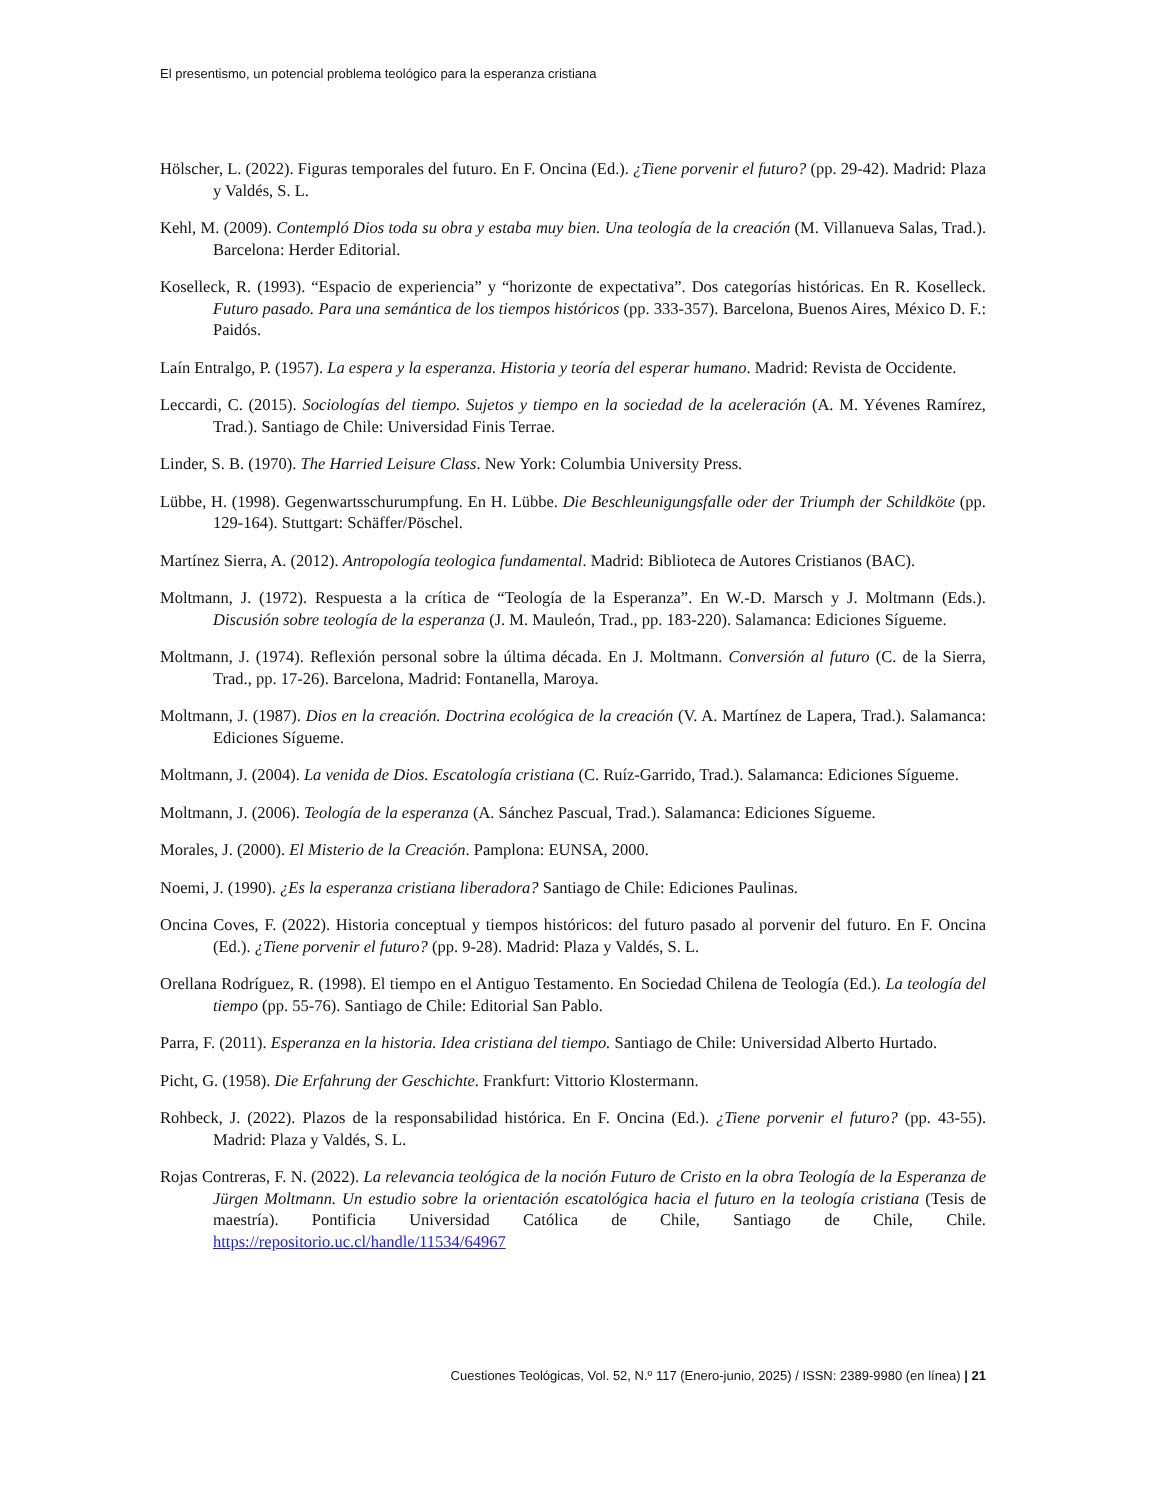El presentismo, un potencial problema teológico para la esperanza cristiana
Hölscher, L. (2022). Figuras temporales del futuro. En F. Oncina (Ed.). ¿Tiene porvenir el futuro? (pp. 29-42). Madrid: Plaza y Valdés, S. L.
Kehl, M. (2009). Contempló Dios toda su obra y estaba muy bien. Una teología de la creación (M. Villanueva Salas, Trad.). Barcelona: Herder Editorial.
Koselleck, R. (1993). “Espacio de experiencia” y “horizonte de expectativa”. Dos categorías históricas. En R. Koselleck. Futuro pasado. Para una semántica de los tiempos históricos (pp. 333-357). Barcelona, Buenos Aires, México D. F.: Paidós.
Laín Entralgo, P. (1957). La espera y la esperanza. Historia y teoría del esperar humano. Madrid: Revista de Occidente.
Leccardi, C. (2015). Sociologías del tiempo. Sujetos y tiempo en la sociedad de la aceleración (A. M. Yévenes Ramírez, Trad.). Santiago de Chile: Universidad Finis Terrae.
Linder, S. B. (1970). The Harried Leisure Class. New York: Columbia University Press.
Lübbe, H. (1998). Gegenwartsschurumpfung. En H. Lübbe. Die Beschleunigungsfalle oder der Triumph der Schildköte (pp. 129-164). Stuttgart: Schäffer/Pöschel.
Martínez Sierra, A. (2012). Antropología teologica fundamental. Madrid: Biblioteca de Autores Cristianos (BAC).
Moltmann, J. (1972). Respuesta a la crítica de “Teología de la Esperanza”. En W.-D. Marsch y J. Moltmann (Eds.). Discusión sobre teología de la esperanza (J. M. Mauleón, Trad., pp. 183-220). Salamanca: Ediciones Sígueme.
Moltmann, J. (1974). Reflexión personal sobre la última década. En J. Moltmann. Conversión al futuro (C. de la Sierra, Trad., pp. 17-26). Barcelona, Madrid: Fontanella, Maroya.
Moltmann, J. (1987). Dios en la creación. Doctrina ecológica de la creación (V. A. Martínez de Lapera, Trad.). Salamanca: Ediciones Sígueme.
Moltmann, J. (2004). La venida de Dios. Escatología cristiana (C. Ruíz-Garrido, Trad.). Salamanca: Ediciones Sígueme.
Moltmann, J. (2006). Teología de la esperanza (A. Sánchez Pascual, Trad.). Salamanca: Ediciones Sígueme.
Morales, J. (2000). El Misterio de la Creación. Pamplona: EUNSA, 2000.
Noemi, J. (1990). ¿Es la esperanza cristiana liberadora? Santiago de Chile: Ediciones Paulinas.
Oncina Coves, F. (2022). Historia conceptual y tiempos históricos: del futuro pasado al porvenir del futuro. En F. Oncina (Ed.). ¿Tiene porvenir el futuro? (pp. 9-28). Madrid: Plaza y Valdés, S. L.
Orellana Rodríguez, R. (1998). El tiempo en el Antiguo Testamento. En Sociedad Chilena de Teología (Ed.). La teología del tiempo (pp. 55-76). Santiago de Chile: Editorial San Pablo.
Parra, F. (2011). Esperanza en la historia. Idea cristiana del tiempo. Santiago de Chile: Universidad Alberto Hurtado.
Picht, G. (1958). Die Erfahrung der Geschichte. Frankfurt: Vittorio Klostermann.
Rohbeck, J. (2022). Plazos de la responsabilidad histórica. En F. Oncina (Ed.). ¿Tiene porvenir el futuro? (pp. 43-55). Madrid: Plaza y Valdés, S. L.
Rojas Contreras, F. N. (2022). La relevancia teológica de la noción Futuro de Cristo en la obra Teología de la Esperanza de Jürgen Moltmann. Un estudio sobre la orientación escatológica hacia el futuro en la teología cristiana (Tesis de maestría). Pontificia Universidad Católica de Chile, Santiago de Chile, Chile. https://repositorio.uc.cl/handle/11534/64967
Cuestiones Teológicas, Vol. 52, N.º 117 (Enero-junio, 2025) / ISSN: 2389-9980 (en línea) | 21